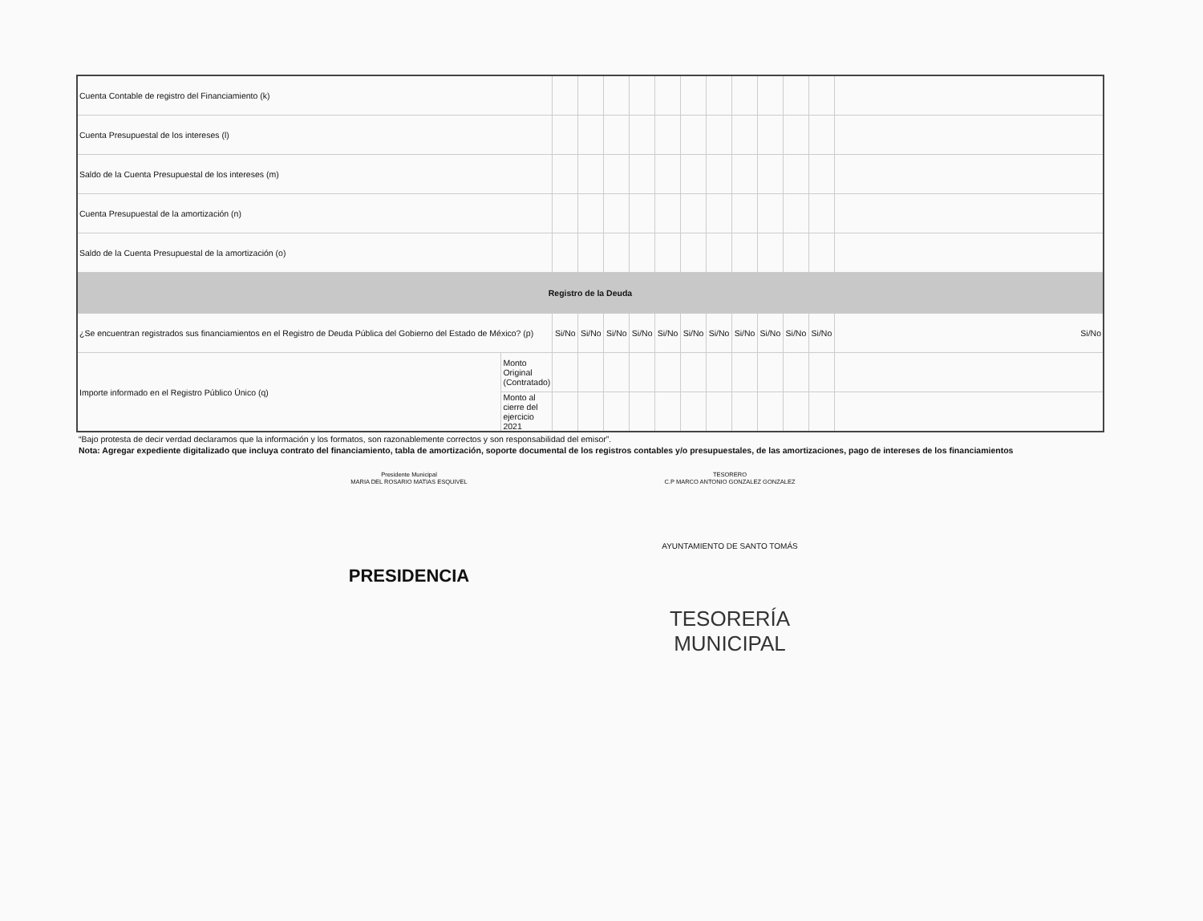| Cuenta Contable de registro del Financiamiento (k) | | | | | | | | | | | | | |
| Cuenta Presupuestal de los intereses (l) | | | | | | | | | | | | | |
| Saldo de la Cuenta Presupuestal de los intereses (m) | | | | | | | | | | | | | |
| Cuenta Presupuestal de la amortización (n) | | | | | | | | | | | | | |
| Saldo de la Cuenta Presupuestal de la amortización (o) | | | | | | | | | | | | | |
| Registro de la Deuda | | | | | | | | | | | | | |
| ¿Se encuentran registrados sus financiamientos en el Registro de Deuda Pública del Gobierno del Estado de México? (p) | | Si/No | Si/No | Si/No | Si/No | Si/No | Si/No | Si/No | Si/No | Si/No | Si/No | Si/No | Si/No |
| Importe informado en el Registro Público Único (q) | Monto Original (Contratado) | | | | | | | | | | | | |
| | Monto al cierre del ejercicio 2021 | | | | | | | | | | | | |
“Bajo protesta de decir verdad declaramos que la información y los formatos, son razonablemente correctos y son responsabilidad del emisor”.
Nota: Agregar expediente digitalizado que incluya contrato del financiamiento, tabla de amortización, soporte documental de los registros contables y/o presupuestales, de las amortizaciones, pago de intereses de los financiamientos
Presidente Municipal
MARIA DEL ROSARIO MATIAS ESQUIVEL
PRESIDENCIA
TESORERO
C.P MARCO ANTONIO GONZALEZ GONZALEZ
AYUNTAMIENTO DE SANTO TOMÁS
TESORERÍA MUNICIPAL